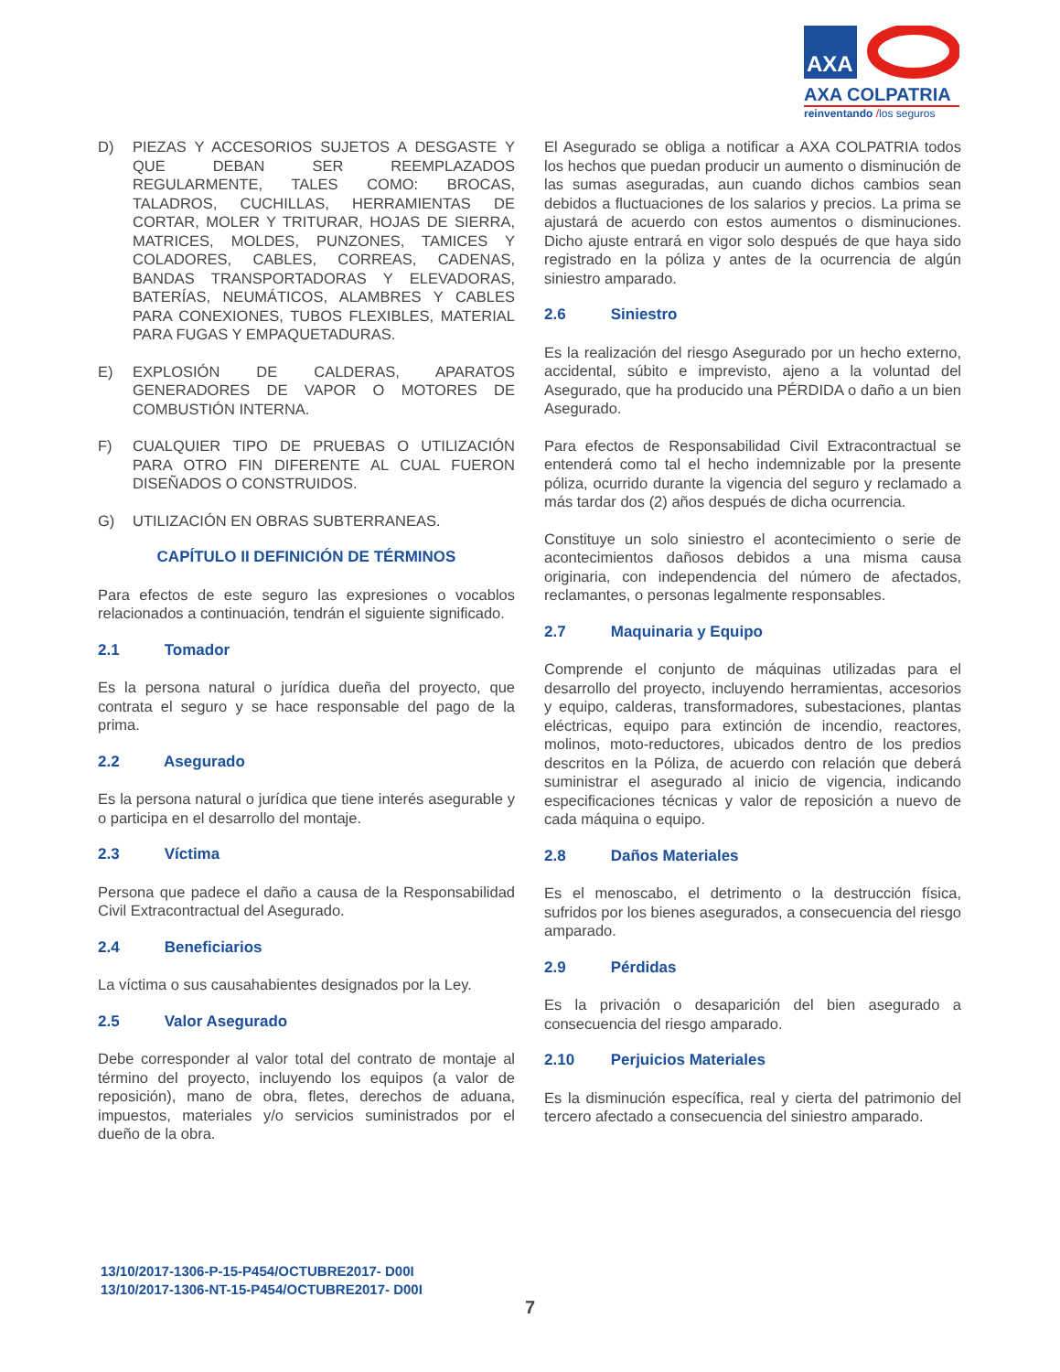AXA
AXA COLPATRIA
reinventando /los seguros
D) PIEZAS Y ACCESORIOS SUJETOS A DESGASTE Y QUE DEBAN SER REEMPLAZADOS REGULARMENTE, TALES COMO: BROCAS, TALADROS, CUCHILLAS, HERRAMIENTAS DE CORTAR, MOLER Y TRITURAR, HOJAS DE SIERRA, MATRICES, MOLDES, PUNZONES, TAMICES Y COLADORES, CABLES, CORREAS, CADENAS, BANDAS TRANSPORTADORAS Y ELEVADORAS, BATERÍAS, NEUMÁTICOS, ALAMBRES Y CABLES PARA CONEXIONES, TUBOS FLEXIBLES, MATERIAL PARA FUGAS Y EMPAQUETADURAS.
E) EXPLOSIÓN DE CALDERAS, APARATOS GENERADORES DE VAPOR O MOTORES DE COMBUSTIÓN INTERNA.
F) CUALQUIER TIPO DE PRUEBAS O UTILIZACIÓN PARA OTRO FIN DIFERENTE AL CUAL FUERON DISEÑADOS O CONSTRUIDOS.
G) UTILIZACIÓN EN OBRAS SUBTERRANEAS.
CAPÍTULO II DEFINICIÓN DE TÉRMINOS
Para efectos de este seguro las expresiones o vocablos relacionados a continuación, tendrán el siguiente significado.
2.1 Tomador
Es la persona natural o jurídica dueña del proyecto, que contrata el seguro y se hace responsable del pago de la prima.
2.2 Asegurado
Es la persona natural o jurídica que tiene interés asegurable y o participa en el desarrollo del montaje.
2.3 Víctima
Persona que padece el daño a causa de la Responsabilidad Civil Extracontractual del Asegurado.
2.4 Beneficiarios
La víctima o sus causahabientes designados por la Ley.
2.5 Valor Asegurado
Debe corresponder al valor total del contrato de montaje al término del proyecto, incluyendo los equipos (a valor de reposición), mano de obra, fletes, derechos de aduana, impuestos, materiales y/o servicios suministrados por el dueño de la obra.
El Asegurado se obliga a notificar a AXA COLPATRIA todos los hechos que puedan producir un aumento o disminución de las sumas aseguradas, aun cuando dichos cambios sean debidos a fluctuaciones de los salarios y precios. La prima se ajustará de acuerdo con estos aumentos o disminuciones. Dicho ajuste entrará en vigor solo después de que haya sido registrado en la póliza y antes de la ocurrencia de algún siniestro amparado.
2.6 Siniestro
Es la realización del riesgo Asegurado por un hecho externo, accidental, súbito e imprevisto, ajeno a la voluntad del Asegurado, que ha producido una PÉRDIDA o daño a un bien Asegurado.
Para efectos de Responsabilidad Civil Extracontractual se entenderá como tal el hecho indemnizable por la presente póliza, ocurrido durante la vigencia del seguro y reclamado a más tardar dos (2) años después de dicha ocurrencia.
Constituye un solo siniestro el acontecimiento o serie de acontecimientos dañosos debidos a una misma causa originaria, con independencia del número de afectados, reclamantes, o personas legalmente responsables.
2.7 Maquinaria y Equipo
Comprende el conjunto de máquinas utilizadas para el desarrollo del proyecto, incluyendo herramientas, accesorios y equipo, calderas, transformadores, subestaciones, plantas eléctricas, equipo para extinción de incendio, reactores, molinos, moto-reductores, ubicados dentro de los predios descritos en la Póliza, de acuerdo con relación que deberá suministrar el asegurado al inicio de vigencia, indicando especificaciones técnicas y valor de reposición a nuevo de cada máquina o equipo.
2.8 Daños Materiales
Es el menoscabo, el detrimento o la destrucción física, sufridos por los bienes asegurados, a consecuencia del riesgo amparado.
2.9 Pérdidas
Es la privación o desaparición del bien asegurado a consecuencia del riesgo amparado.
2.10 Perjuicios Materiales
Es la disminución específica, real y cierta del patrimonio del tercero afectado a consecuencia del siniestro amparado.
13/10/2017-1306-P-15-P454/OCTUBRE2017- D00I
13/10/2017-1306-NT-15-P454/OCTUBRE2017- D00I
7